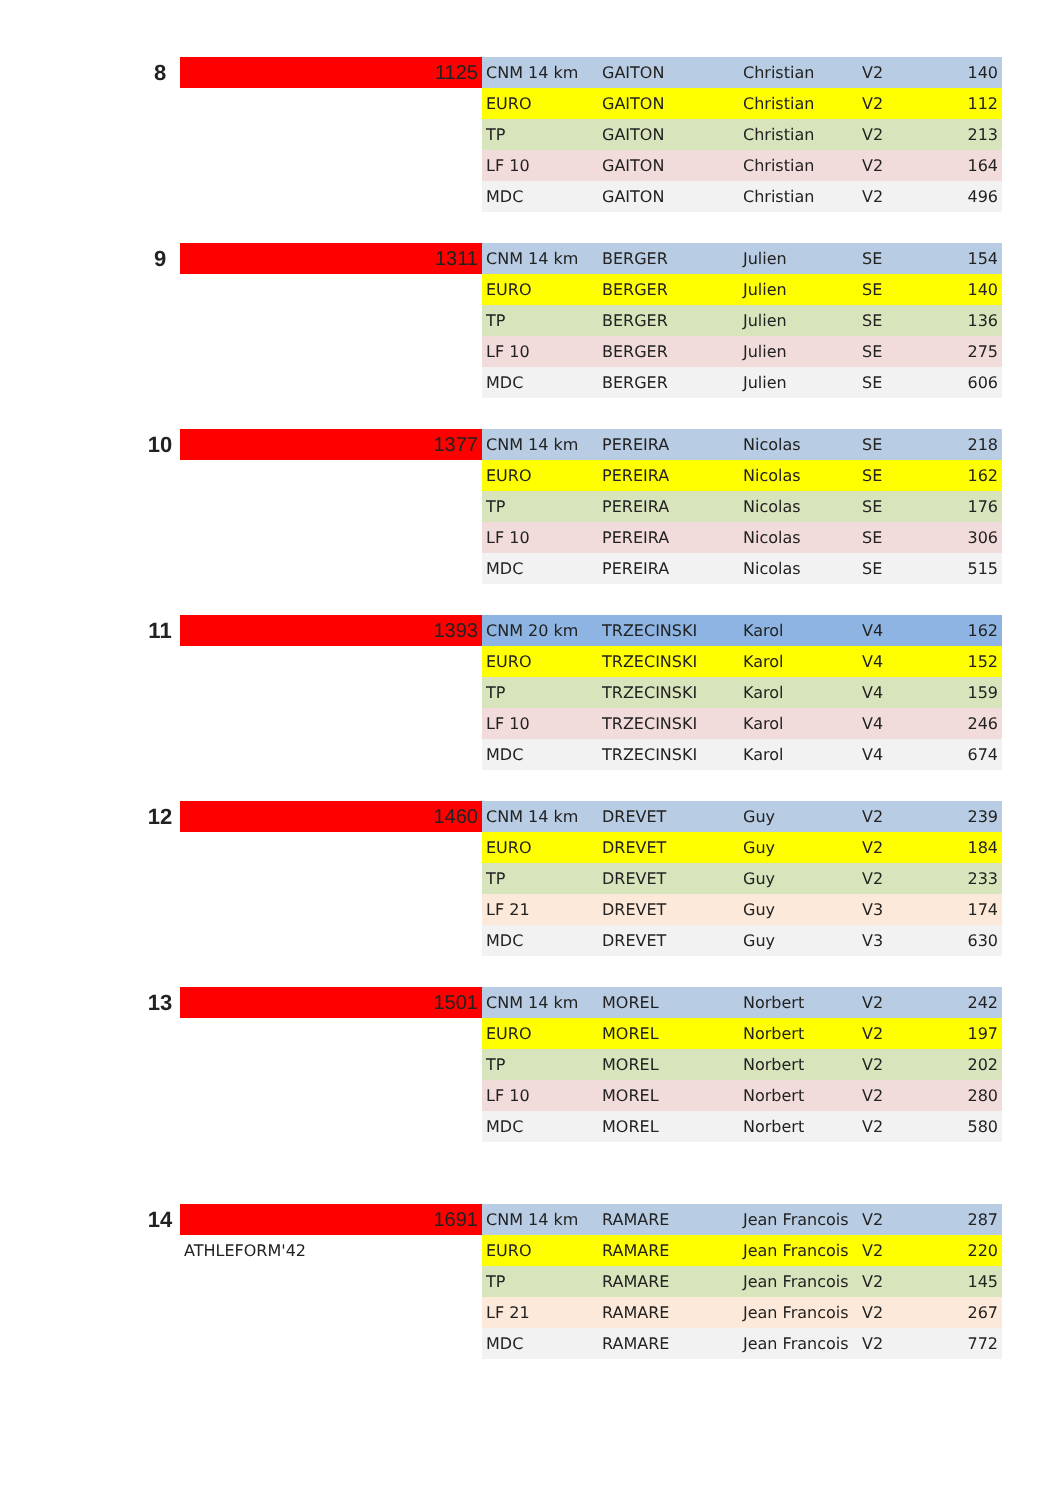| 8 | 1125 | CNM 14 km | GAITON | Christian | V2 | 140 |
| | | EURO | GAITON | Christian | V2 | 112 |
| | | TP | GAITON | Christian | V2 | 213 |
| | | LF 10 | GAITON | Christian | V2 | 164 |
| | | MDC | GAITON | Christian | V2 | 496 |
| 9 | 1311 | CNM 14 km | BERGER | Julien | SE | 154 |
| | | EURO | BERGER | Julien | SE | 140 |
| | | TP | BERGER | Julien | SE | 136 |
| | | LF 10 | BERGER | Julien | SE | 275 |
| | | MDC | BERGER | Julien | SE | 606 |
| 10 | 1377 | CNM 14 km | PEREIRA | Nicolas | SE | 218 |
| | | EURO | PEREIRA | Nicolas | SE | 162 |
| | | TP | PEREIRA | Nicolas | SE | 176 |
| | | LF 10 | PEREIRA | Nicolas | SE | 306 |
| | | MDC | PEREIRA | Nicolas | SE | 515 |
| 11 | 1393 | CNM 20 km | TRZECINSKI | Karol | V4 | 162 |
| | | EURO | TRZECINSKI | Karol | V4 | 152 |
| | | TP | TRZECINSKI | Karol | V4 | 159 |
| | | LF 10 | TRZECINSKI | Karol | V4 | 246 |
| | | MDC | TRZECINSKI | Karol | V4 | 674 |
| 12 | 1460 | CNM 14 km | DREVET | Guy | V2 | 239 |
| | | EURO | DREVET | Guy | V2 | 184 |
| | | TP | DREVET | Guy | V2 | 233 |
| | | LF 21 | DREVET | Guy | V3 | 174 |
| | | MDC | DREVET | Guy | V3 | 630 |
| 13 | 1501 | CNM 14 km | MOREL | Norbert | V2 | 242 |
| | | EURO | MOREL | Norbert | V2 | 197 |
| | | TP | MOREL | Norbert | V2 | 202 |
| | | LF 10 | MOREL | Norbert | V2 | 280 |
| | | MDC | MOREL | Norbert | V2 | 580 |
| 14 | 1691 | CNM 14 km | RAMARE | Jean Francois | V2 | 287 |
| | ATHLEFORM'42 | EURO | RAMARE | Jean Francois | V2 | 220 |
| | | TP | RAMARE | Jean Francois | V2 | 145 |
| | | LF 21 | RAMARE | Jean Francois | V2 | 267 |
| | | MDC | RAMARE | Jean Francois | V2 | 772 |